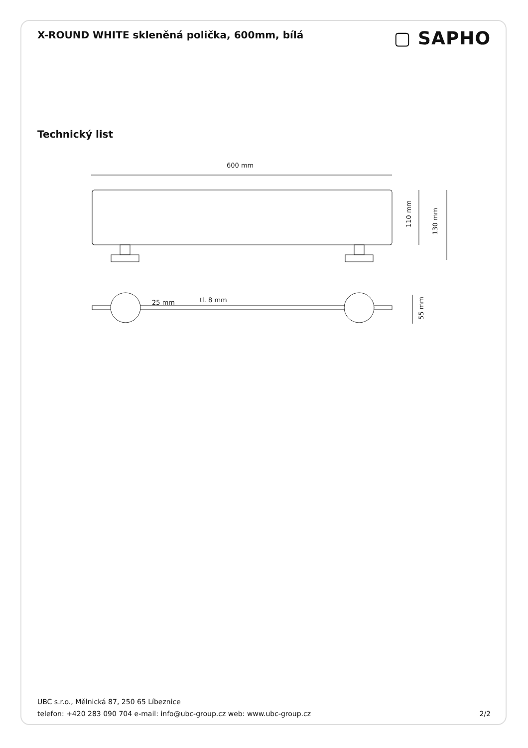X-ROUND WHITE skleněná polička, 600mm, bílá
▢ SAPHO
Technický list
600 mm
110 mm
130 mm
25 mm
tl. 8 mm
55 mm
UBC s.r.o., Mělnická 87, 250 65 Líbeznice
telefon: +420 283 090 704 e-mail: info@ubc-group.cz web: www.ubc-group.cz 2/2